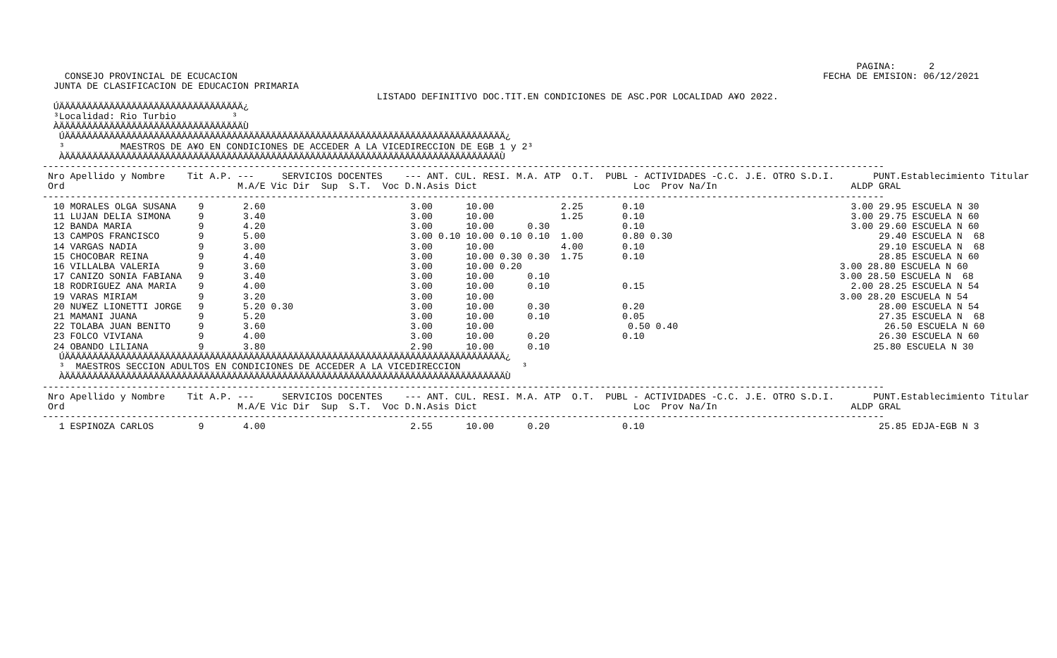PAGINA:      2
    CONSEJO PROVINCIAL DE ECUCACION                                                                                                         FECHA DE EMISION: 06/12/2021
  JUNTA DE CLASIFICACION DE EDUCACION PRIMARIA
                                                            LISTADO DEFINITIVO DOC.TIT.EN CONDICIONES DE ASC.POR LOCALIDAD A¥O 2022.
  ÚÄÄÄÄÄÄÄÄÄÄÄÄÄÄÄÄÄÄÄÄÄÄÄÄÄÄÄÄÄÄÄÄÄ¿
  ³Localidad: Rio Turbio          ³
  ÀÄÄÄÄÄÄÄÄÄÄÄÄÄÄÄÄÄÄÄÄÄÄÄÄÄÄÄÄÄÄÄÄÄÙ
   ÚÄÄÄÄÄÄÄÄÄÄÄÄÄÄÄÄÄÄÄÄÄÄÄÄÄÄÄÄÄÄÄÄÄÄÄÄÄÄÄÄÄÄÄÄÄÄÄÄÄÄÄÄÄÄÄÄÄÄÄÄÄÄÄÄÄÄÄÄÄÄÄÄÄÄÄÄÄÄÄ¿
   ³          MAESTROS DE A¥O EN CONDICIONES DE ACCEDER A LA VICEDIRECCION DE EGB 1 y 2³
   ÀÄÄÄÄÄÄÄÄÄÄÄÄÄÄÄÄÄÄÄÄÄÄÄÄÄÄÄÄÄÄÄÄÄÄÄÄÄÄÄÄÄÄÄÄÄÄÄÄÄÄÄÄÄÄÄÄÄÄÄÄÄÄÄÄÄÄÄÄÄÄÄÄÄÄÄÄÄÄÙ
-------------------------------------------------------------------------------------------------------------------------------------------------------
 Nro Apellido y Nombre    Tit A.P. ---     SERVICIOS DOCENTES    --- ANT. CUL. RESI. M.A. ATP  O.T.  PUBL - ACTIVIDADES -C.C. J.E. OTRO S.D.I.       PUNT.Establecimiento Titular
 Ord                               M.A/E Vic Dir  Sup  S.T.  Voc D.N.Asis Dict                            Loc  Prov Na/In                        ALDP GRAL
-------------------------------------------------------------------------------------------------------------------------------------------------------
  10 MORALES OLGA SUSANA    9       2.60                          3.00      10.00            2.25       0.10                                     3.00 29.95 ESCUELA N 30
  11 LUJAN DELIA SIMONA     9       3.40                          3.00      10.00            1.25       0.10                                     3.00 29.75 ESCUELA N 60
  12 BANDA MARIA            9       4.20                          3.00      10.00      0.30             0.10                                     3.00 29.60 ESCUELA N 60
  13 CAMPOS FRANCISCO       9       5.00                          3.00 0.10 10.00 0.10 0.10  1.00       0.80 0.30                                     29.40 ESCUELA N  68
  14 VARGAS NADIA           9       3.00                          3.00      10.00            4.00       0.10                                          29.10 ESCUELA N  68
  15 CHOCOBAR REINA         9       4.40                          3.00      10.00 0.30 0.30  1.75       0.10                                          28.85 ESCUELA N 60
  16 VILLALBA VALERIA       9       3.60                          3.00      10.00 0.20                                                         3.00 28.80 ESCUELA N 60
  17 CANIZO SONIA FABIANA   9       3.40                          3.00      10.00      0.10                                                    3.00 28.50 ESCUELA N  68
  18 RODRIGUEZ ANA MARIA    9       4.00                          3.00      10.00      0.10             0.15                                     2.00 28.25 ESCUELA N 54
  19 VARAS MIRIAM           9       3.20                          3.00      10.00                                                              3.00 28.20 ESCUELA N 54
  20 NU¥EZ LIONETTI JORGE   9       5.20 0.30                     3.00      10.00      0.30             0.20                                          28.00 ESCUELA N 54
  21 MAMANI JUANA           9       5.20                          3.00      10.00      0.10             0.05                                          27.35 ESCUELA N  68
  22 TOLABA JUAN BENITO     9       3.60                          3.00      10.00                        0.50 0.40                                     26.50 ESCUELA N 60
  23 FOLCO VIVIANA          9       4.00                          3.00      10.00      0.20             0.10                                          26.30 ESCUELA N 60
  24 OBANDO LILIANA         9       3.80                          2.90      10.00      0.10                                                          25.80 ESCUELA N 30
   ÚÄÄÄÄÄÄÄÄÄÄÄÄÄÄÄÄÄÄÄÄÄÄÄÄÄÄÄÄÄÄÄÄÄÄÄÄÄÄÄÄÄÄÄÄÄÄÄÄÄÄÄÄÄÄÄÄÄÄÄÄÄÄÄÄÄÄÄÄÄÄÄÄÄÄÄÄÄÄÄ¿
   ³  MAESTROS SECCION ADULTOS EN CONDICIONES DE ACCEDER A LA VICEDIRECCION           ³
   ÀÄÄÄÄÄÄÄÄÄÄÄÄÄÄÄÄÄÄÄÄÄÄÄÄÄÄÄÄÄÄÄÄÄÄÄÄÄÄÄÄÄÄÄÄÄÄÄÄÄÄÄÄÄÄÄÄÄÄÄÄÄÄÄÄÄÄÄÄÄÄÄÄÄÄÄÄÄÄÄÙ
-------------------------------------------------------------------------------------------------------------------------------------------------------
 Nro Apellido y Nombre    Tit A.P. ---     SERVICIOS DOCENTES    --- ANT. CUL. RESI. M.A. ATP  O.T.  PUBL - ACTIVIDADES -C.C. J.E. OTRO S.D.I.       PUNT.Establecimiento Titular
 Ord                               M.A/E Vic Dir  Sup  S.T.  Voc D.N.Asis Dict                            Loc  Prov Na/In                        ALDP GRAL
-------------------------------------------------------------------------------------------------------------------------------------------------------
   1 ESPINOZA CARLOS        9       4.00                          2.55      10.00      0.20             0.10                                          25.85 EDJA-EGB N 3